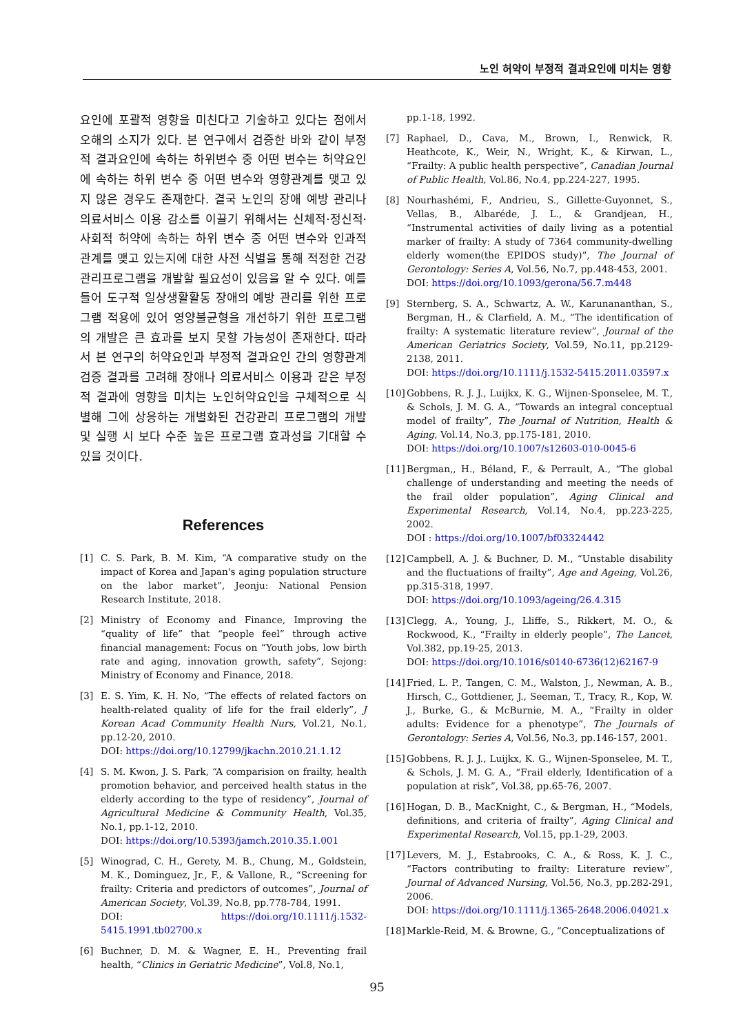노인 허약이 부정적 결과요인에 미치는 영향
요인에 포괄적 영향을 미친다고 기술하고 있다는 점에서 오해의 소지가 있다. 본 연구에서 검증한 바와 같이 부정적 결과요인에 속하는 하위변수 중 어떤 변수는 허약요인에 속하는 하위 변수 중 어떤 변수와 영향관계를 맺고 있지 않은 경우도 존재한다. 결국 노인의 장애 예방 관리나 의료서비스 이용 감소를 이끌기 위해서는 신체적·정신적·사회적 허약에 속하는 하위 변수 중 어떤 변수와 인과적 관계를 맺고 있는지에 대한 사전 식별을 통해 적정한 건강관리프로그램을 개발할 필요성이 있음을 알 수 있다. 예를 들어 도구적 일상생활활동 장애의 예방 관리를 위한 프로그램 적용에 있어 영양불균형을 개선하기 위한 프로그램의 개발은 큰 효과를 보지 못할 가능성이 존재한다. 따라서 본 연구의 허약요인과 부정적 결과요인 간의 영향관계 검증 결과를 고려해 장애나 의료서비스 이용과 같은 부정적 결과에 영향을 미치는 노인허약요인을 구체적으로 식별해 그에 상응하는 개별화된 건강관리 프로그램의 개발 및 실행 시 보다 수준 높은 프로그램 효과성을 기대할 수 있을 것이다.
References
[1] C. S. Park, B. M. Kim, “A comparative study on the impact of Korea and Japan's aging population structure on the labor market”, Jeonju: National Pension Research Institute, 2018.
[2] Ministry of Economy and Finance, Improving the “quality of life” that “people feel” through active financial management: Focus on “Youth jobs, low birth rate and aging, innovation growth, safety”, Sejong: Ministry of Economy and Finance, 2018.
[3] E. S. Yim, K. H. No, “The effects of related factors on health-related quality of life for the frail elderly”, J Korean Acad Community Health Nurs, Vol.21, No.1, pp.12-20, 2010.
DOI: https://doi.org/10.12799/jkachn.2010.21.1.12
[4] S. M. Kwon, J. S. Park, “A comparision on frailty, health promotion behavior, and perceived health status in the elderly according to the type of residency”, Journal of Agricultural Medicine & Community Health, Vol.35, No.1, pp.1-12, 2010.
DOI: https://doi.org/10.5393/jamch.2010.35.1.001
[5] Winograd, C. H., Gerety, M. B., Chung, M., Goldstein, M. K., Dominguez, Jr., F., & Vallone, R., “Screening for frailty: Criteria and predictors of outcomes”, Journal of American Society, Vol.39, No.8, pp.778-784, 1991.
DOI: https://doi.org/10.1111/j.1532-5415.1991.tb02700.x
[6] Buchner, D. M. & Wagner, E. H., Preventing frail health, “Clinics in Geriatric Medicine”, Vol.8, No.1,
pp.1-18, 1992.
[7] Raphael, D., Cava, M., Brown, I., Renwick, R. Heathcote, K., Weir, N., Wright, K., & Kirwan, L., “Frailty: A public health perspective”, Canadian Journal of Public Health, Vol.86, No.4, pp.224-227, 1995.
[8] Nourhashémi, F., Andrieu, S., Gillette-Guyonnet, S., Vellas, B., Albaréde, J. L., & Grandjean, H., “Instrumental activities of daily living as a potential marker of frailty: A study of 7364 community-dwelling elderly women(the EPIDOS study)”, The Journal of Gerontology: Series A, Vol.56, No.7, pp.448-453, 2001.
DOI: https://doi.org/10.1093/gerona/56.7.m448
[9] Sternberg, S. A., Schwartz, A. W., Karunananthan, S., Bergman, H., & Clarfield, A. M., “The identification of frailty: A systematic literature review”, Journal of the American Geriatrics Society, Vol.59, No.11, pp.2129-2138, 2011.
DOI: https://doi.org/10.1111/j.1532-5415.2011.03597.x
[10] Gobbens, R. J. J., Luijkx, K. G., Wijnen-Sponselee, M. T., & Schols, J. M. G. A., “Towards an integral conceptual model of frailty”, The Journal of Nutrition, Health & Aging, Vol.14, No.3, pp.175-181, 2010.
DOI: https://doi.org/10.1007/s12603-010-0045-6
[11] Bergman,, H., Béland, F., & Perrault, A., “The global challenge of understanding and meeting the needs of the frail older population”, Aging Clinical and Experimental Research, Vol.14, No.4, pp.223-225, 2002.
DOI : https://doi.org/10.1007/bf03324442
[12] Campbell, A. J. & Buchner, D. M., “Unstable disability and the fluctuations of frailty”, Age and Ageing, Vol.26, pp.315-318, 1997.
DOI: https://doi.org/10.1093/ageing/26.4.315
[13] Clegg, A., Young, J., Lliffe, S., Rikkert, M. O., & Rockwood, K., “Frailty in elderly people”, The Lancet, Vol.382, pp.19-25, 2013.
DOI: https://doi.org/10.1016/s0140-6736(12)62167-9
[14] Fried, L. P., Tangen, C. M., Walston, J., Newman, A. B., Hirsch, C., Gottdiener, J., Seeman, T., Tracy, R., Kop, W. J., Burke, G., & McBurnie, M. A., “Frailty in older adults: Evidence for a phenotype”, The Journals of Gerontology: Series A, Vol.56, No.3, pp.146-157, 2001.
[15] Gobbens, R. J. J., Luijkx, K. G., Wijnen-Sponselee, M. T., & Schols, J. M. G. A., “Frail elderly, Identification of a population at risk”, Vol.38, pp.65-76, 2007.
[16] Hogan, D. B., MacKnight, C., & Bergman, H., “Models, definitions, and criteria of frailty”, Aging Clinical and Experimental Research, Vol.15, pp.1-29, 2003.
[17] Levers, M. J., Estabrooks, C. A., & Ross, K. J. C., “Factors contributing to frailty: Literature review”, Journal of Advanced Nursing, Vol.56, No.3, pp.282-291, 2006.
DOI: https://doi.org/10.1111/j.1365-2648.2006.04021.x
[18] Markle-Reid, M. & Browne, G., “Conceptualizations of
95